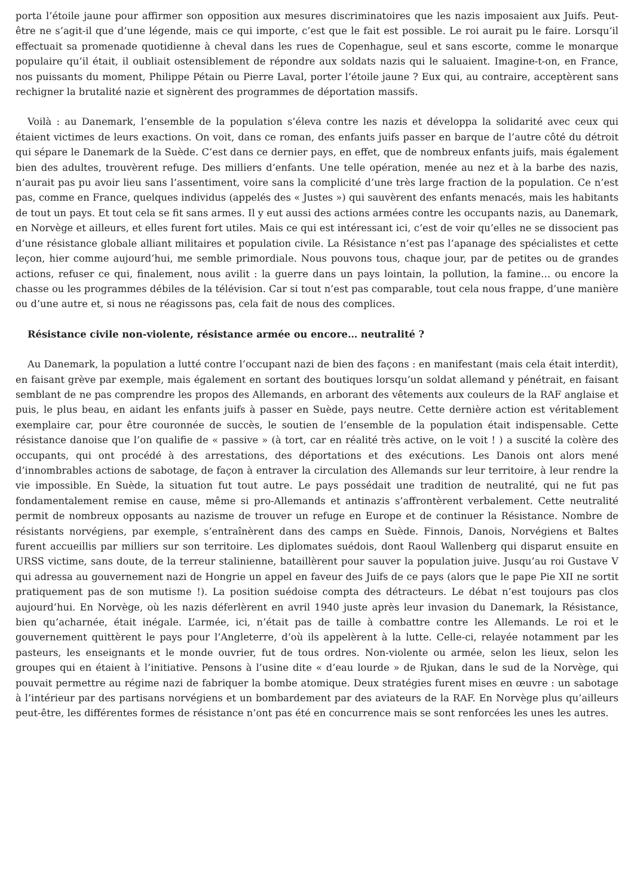porta l’étoile jaune pour affirmer son opposition aux mesures discriminatoires que les nazis imposaient aux Juifs. Peut-être ne s’agit-il que d’une légende, mais ce qui importe, c’est que le fait est possible. Le roi aurait pu le faire. Lorsqu’il effectuait sa promenade quotidienne à cheval dans les rues de Copenhague, seul et sans escorte, comme le monarque populaire qu’il était, il oubliait ostensiblement de répondre aux soldats nazis qui le saluaient. Imagine-t-on, en France, nos puissants du moment, Philippe Pétain ou Pierre Laval, porter l’étoile jaune ? Eux qui, au contraire, acceptèrent sans rechigner la brutalité nazie et signèrent des programmes de déportation massifs.
Voilà : au Danemark, l’ensemble de la population s’éleva contre les nazis et développa la solidarité avec ceux qui étaient victimes de leurs exactions. On voit, dans ce roman, des enfants juifs passer en barque de l’autre côté du détroit qui sépare le Danemark de la Suède. C’est dans ce dernier pays, en effet, que de nombreux enfants juifs, mais également bien des adultes, trouvèrent refuge. Des milliers d’enfants. Une telle opération, menée au nez et à la barbe des nazis, n’aurait pas pu avoir lieu sans l’assentiment, voire sans la complicité d’une très large fraction de la population. Ce n’est pas, comme en France, quelques individus (appelés des « Justes ») qui sauvèrent des enfants menacés, mais les habitants de tout un pays. Et tout cela se fit sans armes. Il y eut aussi des actions armées contre les occupants nazis, au Danemark, en Norvège et ailleurs, et elles furent fort utiles. Mais ce qui est intéressant ici, c’est de voir qu’elles ne se dissocient pas d’une résistance globale alliant militaires et population civile. La Résistance n’est pas l’apanage des spécialistes et cette leçon, hier comme aujourd’hui, me semble primordiale. Nous pouvons tous, chaque jour, par de petites ou de grandes actions, refuser ce qui, finalement, nous avilit : la guerre dans un pays lointain, la pollution, la famine… ou encore la chasse ou les programmes débiles de la télévision. Car si tout n’est pas comparable, tout cela nous frappe, d’une manière ou d’une autre et, si nous ne réagissons pas, cela fait de nous des complices.
Résistance civile non-violente, résistance armée ou encore… neutralité ?
Au Danemark, la population a lutté contre l’occupant nazi de bien des façons : en manifestant (mais cela était interdit), en faisant grève par exemple, mais également en sortant des boutiques lorsqu’un soldat allemand y pénétrait, en faisant semblant de ne pas comprendre les propos des Allemands, en arborant des vêtements aux couleurs de la RAF anglaise et puis, le plus beau, en aidant les enfants juifs à passer en Suède, pays neutre. Cette dernière action est véritablement exemplaire car, pour être couronnée de succès, le soutien de l’ensemble de la population était indispensable. Cette résistance danoise que l’on qualifie de « passive » (à tort, car en réalité très active, on le voit ! ) a suscité la colère des occupants, qui ont procédé à des arrestations, des déportations et des exécutions. Les Danois ont alors mené d’innombrables actions de sabotage, de façon à entraver la circulation des Allemands sur leur territoire, à leur rendre la vie impossible. En Suède, la situation fut tout autre. Le pays possédait une tradition de neutralité, qui ne fut pas fondamentalement remise en cause, même si pro-Allemands et antinazis s’affrontèrent verbalement. Cette neutralité permit de nombreux opposants au nazisme de trouver un refuge en Europe et de continuer la Résistance. Nombre de résistants norvégiens, par exemple, s’entraînèrent dans des camps en Suède. Finnois, Danois, Norvégiens et Baltes furent accueillis par milliers sur son territoire. Les diplomates suédois, dont Raoul Wallenberg qui disparut ensuite en URSS victime, sans doute, de la terreur stalinienne, bataillèrent pour sauver la population juive. Jusqu’au roi Gustave V qui adressa au gouvernement nazi de Hongrie un appel en faveur des Juifs de ce pays (alors que le pape Pie XII ne sortit pratiquement pas de son mutisme !). La position suédoise compta des détracteurs. Le débat n’est toujours pas clos aujourd’hui. En Norvège, où les nazis déferlèrent en avril 1940 juste après leur invasion du Danemark, la Résistance, bien qu’acharnée, était inégale. L’armée, ici, n’était pas de taille à combattre contre les Allemands. Le roi et le gouvernement quittèrent le pays pour l’Angleterre, d’où ils appelèrent à la lutte. Celle-ci, relayée notamment par les pasteurs, les enseignants et le monde ouvrier, fut de tous ordres. Non-violente ou armée, selon les lieux, selon les groupes qui en étaient à l’initiative. Pensons à l’usine dite « d’eau lourde » de Rjukan, dans le sud de la Norvège, qui pouvait permettre au régime nazi de fabriquer la bombe atomique. Deux stratégies furent mises en œuvre : un sabotage à l’intérieur par des partisans norvégiens et un bombardement par des aviateurs de la RAF. En Norvège plus qu’ailleurs peut-être, les différentes formes de résistance n’ont pas été en concurrence mais se sont renforcées les unes les autres.